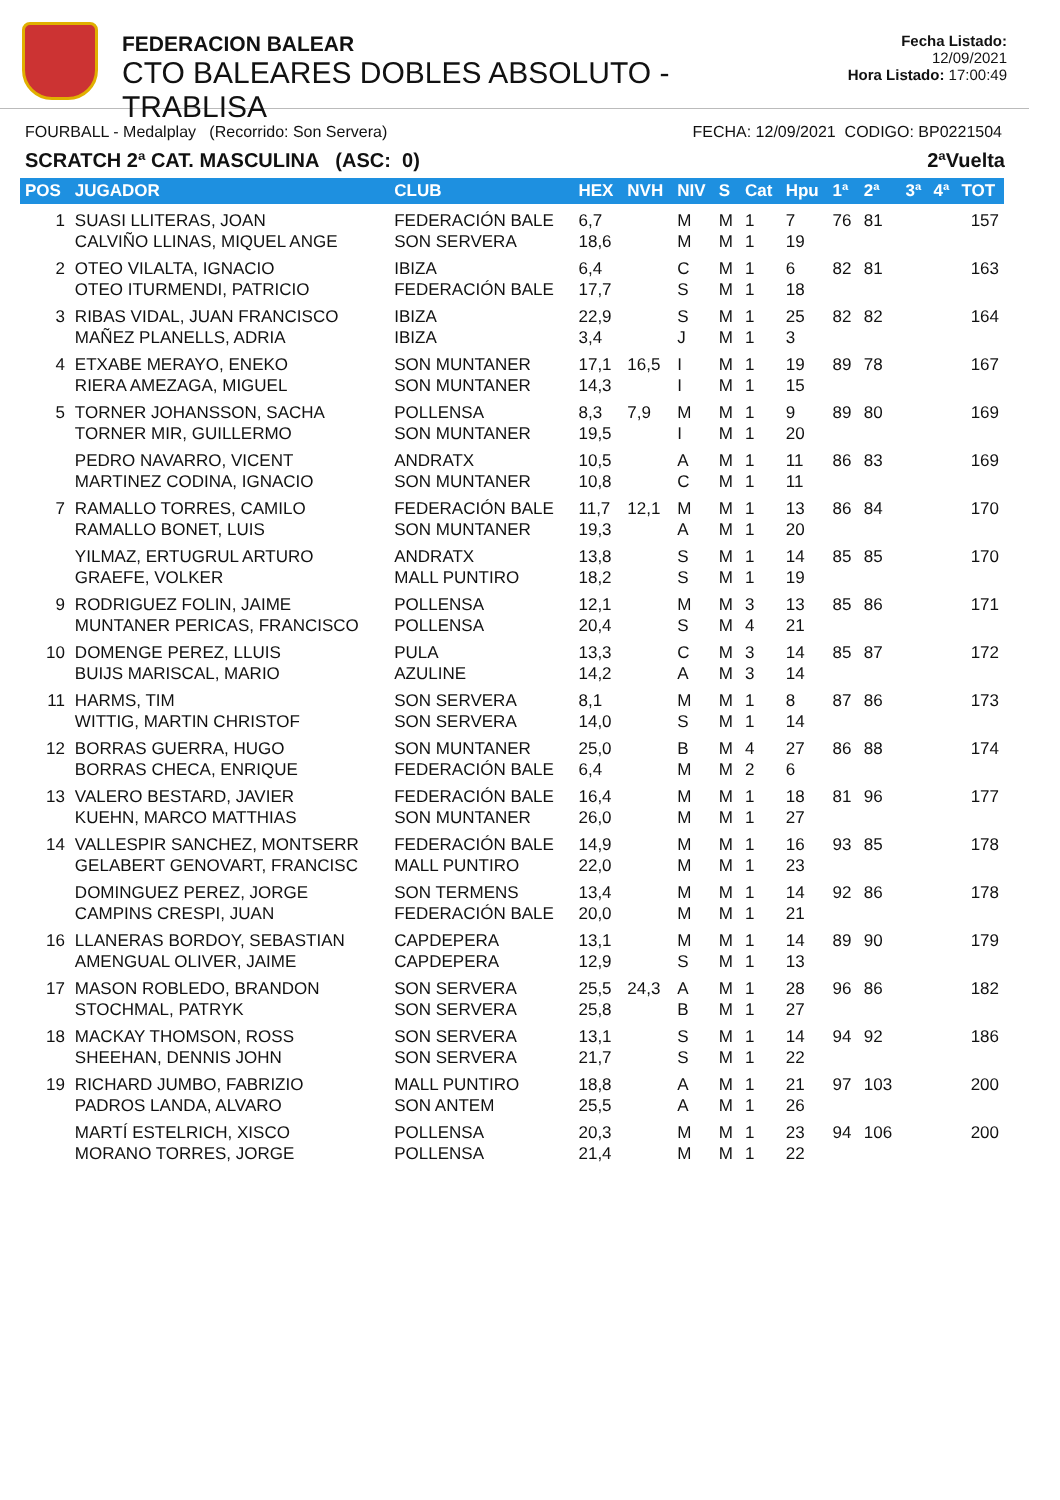FEDERACION BALEAR
CTO BALEARES DOBLES ABSOLUTO - TRABLISA
Fecha Listado: 12/09/2021
Hora Listado: 17:00:49
FOURBALL - Medalplay (Recorrido: Son Servera) FECHA: 12/09/2021 CODIGO: BP0221504
SCRATCH 2ª CAT. MASCULINA (ASC: 0) 2ªVuelta
| POS | JUGADOR | CLUB | HEX | NVH | NIV | S | Cat | Hpu | 1ª | 2ª | 3ª | 4ª | TOT |
| --- | --- | --- | --- | --- | --- | --- | --- | --- | --- | --- | --- | --- | --- |
| 1 | SUASI LLITERAS, JOAN CALVIÑO LLINAS, MIQUEL ANGE | FEDERACIÓN BALE SON SERVERA | 6,7 18,6 | | M M | M M | 1 1 | 7 19 | 76 | 81 | | | 157 |
| 2 | OTEO VILALTA, IGNACIO OTEO ITURMENDI, PATRICIO | IBIZA FEDERACIÓN BALE | 6,4 17,7 | | C S | M M | 1 1 | 6 18 | 82 | 81 | | | 163 |
| 3 | RIBAS VIDAL, JUAN FRANCISCO MAÑEZ PLANELLS, ADRIA | IBIZA IBIZA | 22,9 3,4 | | S J | M M | 1 1 | 25 3 | 82 | 82 | | | 164 |
| 4 | ETXABE MERAYO, ENEKO RIERA AMEZAGA, MIGUEL | SON MUNTANER SON MUNTANER | 17,1 14,3 | 16,5 | I I | M M | 1 1 | 19 15 | 89 | 78 | | | 167 |
| 5 | TORNER JOHANSSON, SACHA TORNER MIR, GUILLERMO | POLLENSA SON MUNTANER | 8,3 19,5 | 7,9 | M I | M M | 1 1 | 9 20 | 89 | 80 | | | 169 |
| | PEDRO NAVARRO, VICENT MARTINEZ CODINA, IGNACIO | ANDRATX SON MUNTANER | 10,5 10,8 | | A C | M M | 1 1 | 11 11 | 86 | 83 | | | 169 |
| 7 | RAMALLO TORRES, CAMILO RAMALLO BONET, LUIS | FEDERACIÓN BALE SON MUNTANER | 11,7 19,3 | 12,1 | M A | M M | 1 1 | 13 20 | 86 | 84 | | | 170 |
| | YILMAZ, ERTUGRUL ARTURO GRAEFE, VOLKER | ANDRATX MALL PUNTIRO | 13,8 18,2 | | S S | M M | 1 1 | 14 19 | 85 | 85 | | | 170 |
| 9 | RODRIGUEZ FOLIN, JAIME MUNTANER PERICAS, FRANCISCO | POLLENSA POLLENSA | 12,1 20,4 | | M S | M M | 3 4 | 13 21 | 85 | 86 | | | 171 |
| 10 | DOMENGE PEREZ, LLUIS BUIJS MARISCAL, MARIO | PULA AZULINE | 13,3 14,2 | | C A | M M | 3 3 | 14 14 | 85 | 87 | | | 172 |
| 11 | HARMS, TIM WITTIG, MARTIN CHRISTOF | SON SERVERA SON SERVERA | 8,1 14,0 | | M S | M M | 1 1 | 8 14 | 87 | 86 | | | 173 |
| 12 | BORRAS GUERRA, HUGO BORRAS CHECA, ENRIQUE | SON MUNTANER FEDERACIÓN BALE | 25,0 6,4 | | B M | M M | 4 2 | 27 6 | 86 | 88 | | | 174 |
| 13 | VALERO BESTARD, JAVIER KUEHN, MARCO MATTHIAS | FEDERACIÓN BALE SON MUNTANER | 16,4 26,0 | | M M | M M | 1 1 | 18 27 | 81 | 96 | | | 177 |
| 14 | VALLESPIR SANCHEZ, MONTSERR GELABERT GENOVART, FRANCISC | FEDERACIÓN BALE MALL PUNTIRO | 14,9 22,0 | | M M | M M | 1 1 | 16 23 | 93 | 85 | | | 178 |
| | DOMINGUEZ PEREZ, JORGE CAMPINS CRESPI, JUAN | SON TERMENS FEDERACIÓN BALE | 13,4 20,0 | | M M | M M | 1 1 | 14 21 | 92 | 86 | | | 178 |
| 16 | LLANERAS BORDOY, SEBASTIAN AMENGUAL OLIVER, JAIME | CAPDEPERA CAPDEPERA | 13,1 12,9 | | M S | M M | 1 1 | 14 13 | 89 | 90 | | | 179 |
| 17 | MASON ROBLEDO, BRANDON STOCHMAL, PATRYK | SON SERVERA SON SERVERA | 25,5 25,8 | 24,3 | A B | M M | 1 1 | 28 27 | 96 | 86 | | | 182 |
| 18 | MACKAY THOMSON, ROSS SHEEHAN, DENNIS JOHN | SON SERVERA SON SERVERA | 13,1 21,7 | | S S | M M | 1 1 | 14 22 | 94 | 92 | | | 186 |
| 19 | RICHARD JUMBO, FABRIZIO PADROS LANDA, ALVARO | MALL PUNTIRO SON ANTEM | 18,8 25,5 | | A A | M M | 1 1 | 21 26 | 97 | 103 | | | 200 |
| | MARTÍ ESTELRICH, XISCO MORANO TORRES, JORGE | POLLENSA POLLENSA | 20,3 21,4 | | M M | M M | 1 1 | 23 22 | 94 | 106 | | | 200 |